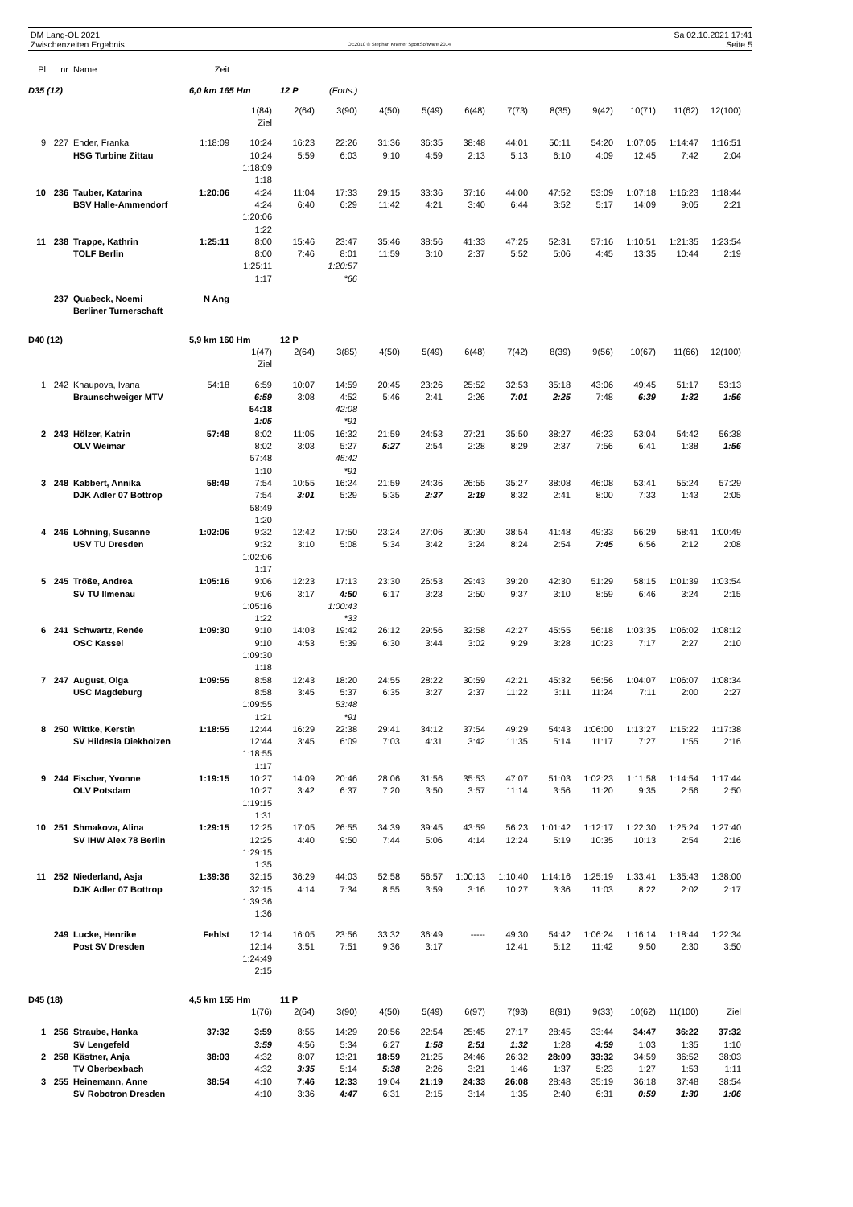DM Lang-OL 2021
Zwischenzeiten Ergebnis
OE2010 © Stephan Krämer SportSoftware 2014
Sa 02.10.2021 17:41
Seite 5
| Pl | nr | Name | Zeit | | | | | | | | | | | | |
| D35 (12) | | | 6,0 km 165 Hm | | 12 P | (Forts.) | | | | | | | | | |
| | | | | 1(84) | 2(64) | 3(90) | 4(50) | 5(49) | 6(48) | 7(73) | 8(35) | 9(42) | 10(71) | 11(62) | 12(100) |
| | | | | Ziel | | | | | | | | | | | |
| 9 | 227 | Ender, Franka | 1:18:09 | 10:24 | 16:23 | 22:26 | 31:36 | 36:35 | 38:48 | 44:01 | 50:11 | 54:20 | 1:07:05 | 1:14:47 | 1:16:51 |
| | | HSG Turbine Zittau | | 10:24 | 5:59 | 6:03 | 9:10 | 4:59 | 2:13 | 5:13 | 6:10 | 4:09 | 12:45 | 7:42 | 2:04 |
| | | | | 1:18:09 | | | | | | | | | | | |
| | | | | 1:18 | | | | | | | | | | | |
| 10 | 236 | Tauber, Katarina | 1:20:06 | 4:24 | 11:04 | 17:33 | 29:15 | 33:36 | 37:16 | 44:00 | 47:52 | 53:09 | 1:07:18 | 1:16:23 | 1:18:44 |
| | | BSV Halle-Ammendorf | | 4:24 | 6:40 | 6:29 | 11:42 | 4:21 | 3:40 | 6:44 | 3:52 | 5:17 | 14:09 | 9:05 | 2:21 |
| | | | | 1:20:06 | | | | | | | | | | | |
| | | | | 1:22 | | | | | | | | | | | |
| 11 | 238 | Trappe, Kathrin | 1:25:11 | 8:00 | 15:46 | 23:47 | 35:46 | 38:56 | 41:33 | 47:25 | 52:31 | 57:16 | 1:10:51 | 1:21:35 | 1:23:54 |
| | | TOLF Berlin | | 8:00 | 7:46 | 8:01 | 11:59 | 3:10 | 2:37 | 5:52 | 5:06 | 4:45 | 13:35 | 10:44 | 2:19 |
| | | | | 1:25:11 | | 1:20:57 | | | | | | | | | |
| | | | | 1:17 | | *66 | | | | | | | | | |
| | 237 | Quabeck, Noemi | N Ang | | | | | | | | | | | | |
| | | Berliner Turnerschaft | | | | | | | | | | | | | |
| D40 (12) | | | 5,9 km 160 Hm | | 12 P | | | | | | | | | | |
| | | | | 1(47) | 2(64) | 3(85) | 4(50) | 5(49) | 6(48) | 7(42) | 8(39) | 9(56) | 10(67) | 11(66) | 12(100) |
| | | | | Ziel | | | | | | | | | | | |
| 1 | 242 | Knaupova, Ivana | 54:18 | 6:59 | 10:07 | 14:59 | 20:45 | 23:26 | 25:52 | 32:53 | 35:18 | 43:06 | 49:45 | 51:17 | 53:13 |
| | | Braunschweiger MTV | | 6:59 | 3:08 | 4:52 | 5:46 | 2:41 | 2:26 | 7:01 | 2:25 | 7:48 | 6:39 | 1:32 | 1:56 |
| | | | | 54:18 | | 42:08 | | | | | | | | | |
| | | | | 1:05 | | *91 | | | | | | | | | |
| 2 | 243 | Hölzer, Katrin | 57:48 | 8:02 | 11:05 | 16:32 | 21:59 | 24:53 | 27:21 | 35:50 | 38:27 | 46:23 | 53:04 | 54:42 | 56:38 |
| | | OLV Weimar | | 8:02 | 3:03 | 5:27 | 5:27 | 2:54 | 2:28 | 8:29 | 2:37 | 7:56 | 6:41 | 1:38 | 1:56 |
| | | | | 57:48 | | 45:42 | | | | | | | | | |
| | | | | 1:10 | | *91 | | | | | | | | | |
| 3 | 248 | Kabbert, Annika | 58:49 | 7:54 | 10:55 | 16:24 | 21:59 | 24:36 | 26:55 | 35:27 | 38:08 | 46:08 | 53:41 | 55:24 | 57:29 |
| | | DJK Adler 07 Bottrop | | 7:54 | 3:01 | 5:29 | 5:35 | 2:37 | 2:19 | 8:32 | 2:41 | 8:00 | 7:33 | 1:43 | 2:05 |
| | | | | 58:49 | | | | | | | | | | | |
| | | | | 1:20 | | | | | | | | | | | |
| 4 | 246 | Löhning, Susanne | 1:02:06 | 9:32 | 12:42 | 17:50 | 23:24 | 27:06 | 30:30 | 38:54 | 41:48 | 49:33 | 56:29 | 58:41 | 1:00:49 |
| | | USV TU Dresden | | 9:32 | 3:10 | 5:08 | 5:34 | 3:42 | 3:24 | 8:24 | 2:54 | 7:45 | 6:56 | 2:12 | 2:08 |
| | | | | 1:02:06 | | | | | | | | | | | |
| | | | | 1:17 | | | | | | | | | | | |
| 5 | 245 | Tröße, Andrea | 1:05:16 | 9:06 | 12:23 | 17:13 | 23:30 | 26:53 | 29:43 | 39:20 | 42:30 | 51:29 | 58:15 | 1:01:39 | 1:03:54 |
| | | SV TU Ilmenau | | 9:06 | 3:17 | 4:50 | 6:17 | 3:23 | 2:50 | 9:37 | 3:10 | 8:59 | 6:46 | 3:24 | 2:15 |
| | | | | 1:05:16 | | 1:00:43 | | | | | | | | | |
| | | | | 1:22 | | *33 | | | | | | | | | |
| 6 | 241 | Schwartz, Renée | 1:09:30 | 9:10 | 14:03 | 19:42 | 26:12 | 29:56 | 32:58 | 42:27 | 45:55 | 56:18 | 1:03:35 | 1:06:02 | 1:08:12 |
| | | OSC Kassel | | 9:10 | 4:53 | 5:39 | 6:30 | 3:44 | 3:02 | 9:29 | 3:28 | 10:23 | 7:17 | 2:27 | 2:10 |
| | | | | 1:09:30 | | | | | | | | | | | |
| | | | | 1:18 | | | | | | | | | | | |
| 7 | 247 | August, Olga | 1:09:55 | 8:58 | 12:43 | 18:20 | 24:55 | 28:22 | 30:59 | 42:21 | 45:32 | 56:56 | 1:04:07 | 1:06:07 | 1:08:34 |
| | | USC Magdeburg | | 8:58 | 3:45 | 5:37 | 6:35 | 3:27 | 2:37 | 11:22 | 3:11 | 11:24 | 7:11 | 2:00 | 2:27 |
| | | | | 1:09:55 | | 53:48 | | | | | | | | | |
| | | | | 1:21 | | *91 | | | | | | | | | |
| 8 | 250 | Wittke, Kerstin | 1:18:55 | 12:44 | 16:29 | 22:38 | 29:41 | 34:12 | 37:54 | 49:29 | 54:43 | 1:06:00 | 1:13:27 | 1:15:22 | 1:17:38 |
| | | SV Hildesia Diekholzen | | 12:44 | 3:45 | 6:09 | 7:03 | 4:31 | 3:42 | 11:35 | 5:14 | 11:17 | 7:27 | 1:55 | 2:16 |
| | | | | 1:18:55 | | | | | | | | | | | |
| | | | | 1:17 | | | | | | | | | | | |
| 9 | 244 | Fischer, Yvonne | 1:19:15 | 10:27 | 14:09 | 20:46 | 28:06 | 31:56 | 35:53 | 47:07 | 51:03 | 1:02:23 | 1:11:58 | 1:14:54 | 1:17:44 |
| | | OLV Potsdam | | 10:27 | 3:42 | 6:37 | 7:20 | 3:50 | 3:57 | 11:14 | 3:56 | 11:20 | 9:35 | 2:56 | 2:50 |
| | | | | 1:19:15 | | | | | | | | | | | |
| | | | | 1:31 | | | | | | | | | | | |
| 10 | 251 | Shmakova, Alina | 1:29:15 | 12:25 | 17:05 | 26:55 | 34:39 | 39:45 | 43:59 | 56:23 | 1:01:42 | 1:12:17 | 1:22:30 | 1:25:24 | 1:27:40 |
| | | SV IHW Alex 78 Berlin | | 12:25 | 4:40 | 9:50 | 7:44 | 5:06 | 4:14 | 12:24 | 5:19 | 10:35 | 10:13 | 2:54 | 2:16 |
| | | | | 1:29:15 | | | | | | | | | | | |
| | | | | 1:35 | | | | | | | | | | | |
| 11 | 252 | Niederland, Asja | 1:39:36 | 32:15 | 36:29 | 44:03 | 52:58 | 56:57 | 1:00:13 | 1:10:40 | 1:14:16 | 1:25:19 | 1:33:41 | 1:35:43 | 1:38:00 |
| | | DJK Adler 07 Bottrop | | 32:15 | 4:14 | 7:34 | 8:55 | 3:59 | 3:16 | 10:27 | 3:36 | 11:03 | 8:22 | 2:02 | 2:17 |
| | | | | 1:39:36 | | | | | | | | | | | |
| | | | | 1:36 | | | | | | | | | | | |
| | 249 | Lucke, Henrike | Fehlst | 12:14 | 16:05 | 23:56 | 33:32 | 36:49 | ----- | 49:30 | 54:42 | 1:06:24 | 1:16:14 | 1:18:44 | 1:22:34 |
| | | Post SV Dresden | | 12:14 | 3:51 | 7:51 | 9:36 | 3:17 | | 12:41 | 5:12 | 11:42 | 9:50 | 2:30 | 3:50 |
| | | | | 1:24:49 | | | | | | | | | | | |
| | | | | 2:15 | | | | | | | | | | | |
| D45 (18) | | | 4,5 km 155 Hm | | 11 P | | | | | | | | | | |
| | | | | 1(76) | 2(64) | 3(90) | 4(50) | 5(49) | 6(97) | 7(93) | 8(91) | 9(33) | 10(62) | 11(100) | Ziel |
| 1 | 256 | Straube, Hanka | 37:32 | 3:59 | 8:55 | 14:29 | 20:56 | 22:54 | 25:45 | 27:17 | 28:45 | 33:44 | 34:47 | 36:22 | 37:32 |
| | | SV Lengefeld | | 3:59 | 4:56 | 5:34 | 6:27 | 1:58 | 2:51 | 1:32 | 1:28 | 4:59 | 1:03 | 1:35 | 1:10 |
| 2 | 258 | Kästner, Anja | 38:03 | 4:32 | 8:07 | 13:21 | 18:59 | 21:25 | 24:46 | 26:32 | 28:09 | 33:32 | 34:59 | 36:52 | 38:03 |
| | | TV Oberbexbach | | 4:32 | 3:35 | 5:14 | 5:38 | 2:26 | 3:21 | 1:46 | 1:37 | 5:23 | 1:27 | 1:53 | 1:11 |
| 3 | 255 | Heinemann, Anne | 38:54 | 4:10 | 7:46 | 12:33 | 19:04 | 21:19 | 24:33 | 26:08 | 28:48 | 35:19 | 36:18 | 37:48 | 38:54 |
| | | SV Robotron Dresden | | 4:10 | 3:36 | 4:47 | 6:31 | 2:15 | 3:14 | 1:35 | 2:40 | 6:31 | 0:59 | 1:30 | 1:06 |